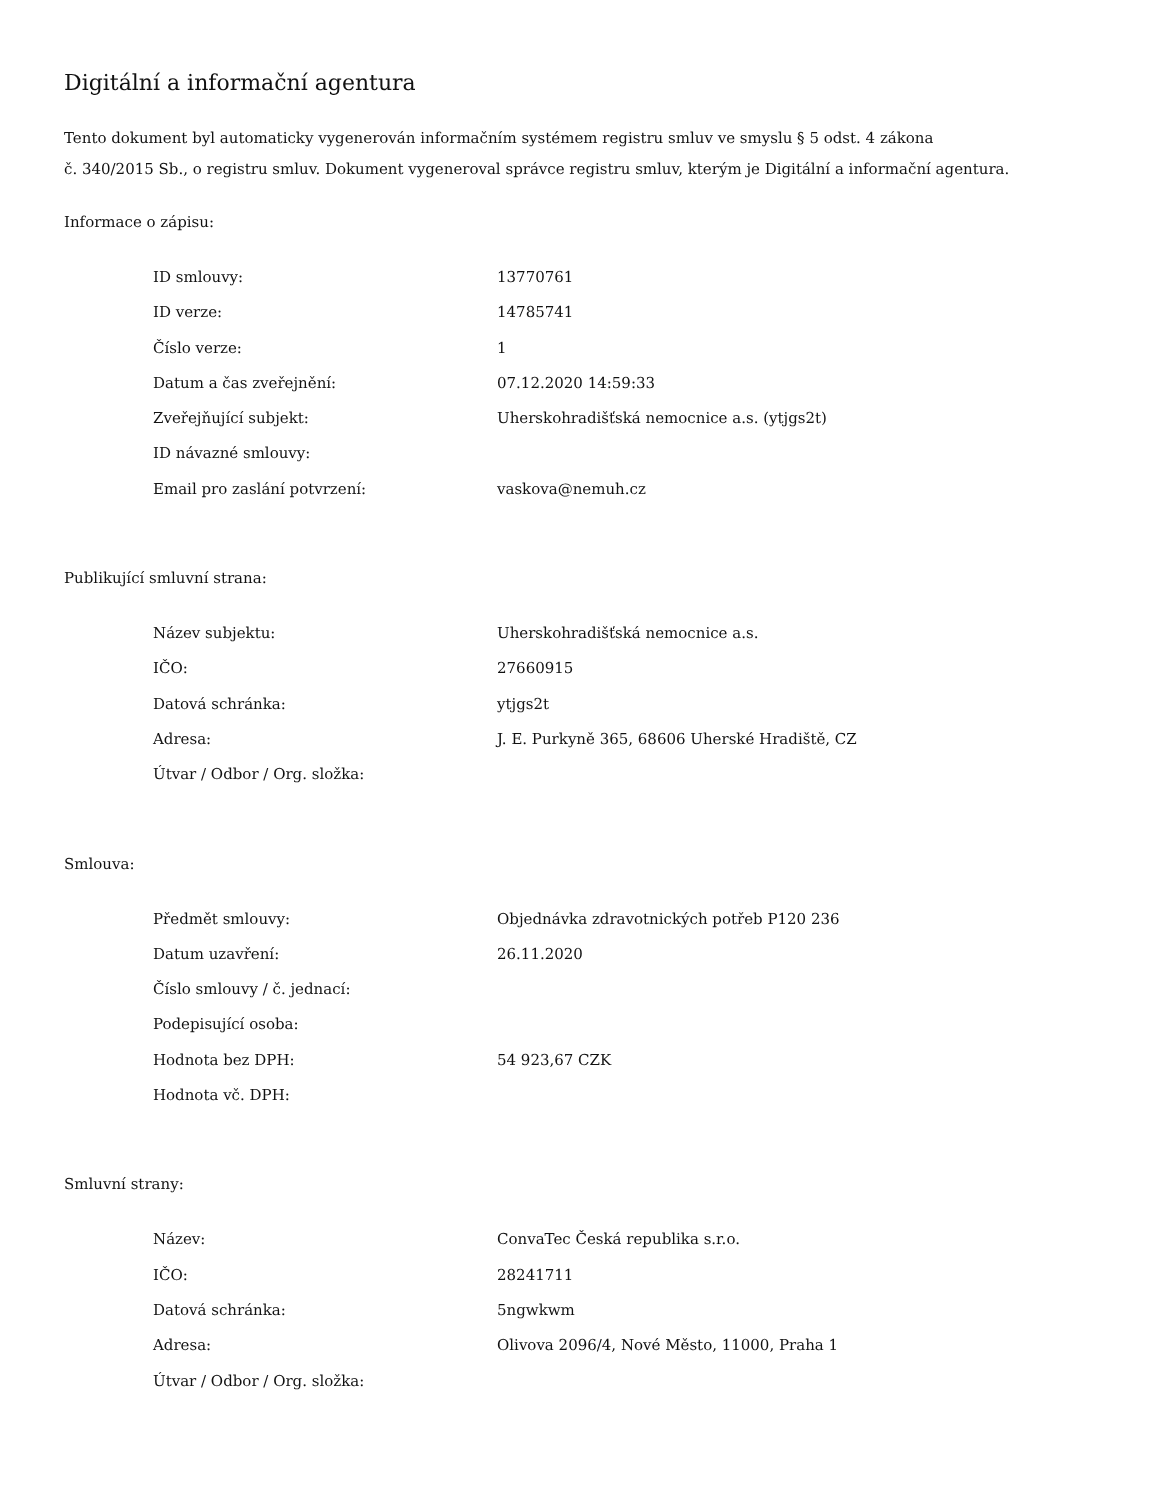Digitální a informační agentura
Tento dokument byl automaticky vygenerován informačním systémem registru smluv ve smyslu § 5 odst. 4 zákona
č. 340/2015 Sb., o registru smluv. Dokument vygeneroval správce registru smluv, kterým je Digitální a informační agentura.
Informace o zápisu:
| ID smlouvy: | 13770761 |
| ID verze: | 14785741 |
| Číslo verze: | 1 |
| Datum a čas zveřejnění: | 07.12.2020 14:59:33 |
| Zveřejňující subjekt: | Uherskohradišťská nemocnice a.s. (ytjgs2t) |
| ID návazné smlouvy: | |
| Email pro zaslání potvrzení: | vaskova@nemuh.cz |
Publikující smluvní strana:
| Název subjektu: | Uherskohradišťská nemocnice a.s. |
| IČO: | 27660915 |
| Datová schránka: | ytjgs2t |
| Adresa: | J. E. Purkyně 365, 68606 Uherské Hradiště, CZ |
| Útvar / Odbor / Org. složka: | |
Smlouva:
| Předmět smlouvy: | Objednávka zdravotnických potřeb P120 236 |
| Datum uzavření: | 26.11.2020 |
| Číslo smlouvy / č. jednací: | |
| Podepisující osoba: | |
| Hodnota bez DPH: | 54 923,67 CZK |
| Hodnota vč. DPH: | |
Smluvní strany:
| Název: | ConvaTec Česká republika s.r.o. |
| IČO: | 28241711 |
| Datová schránka: | 5ngwkwm |
| Adresa: | Olivova 2096/4, Nové Město, 11000, Praha 1 |
| Útvar / Odbor / Org. složka: | |